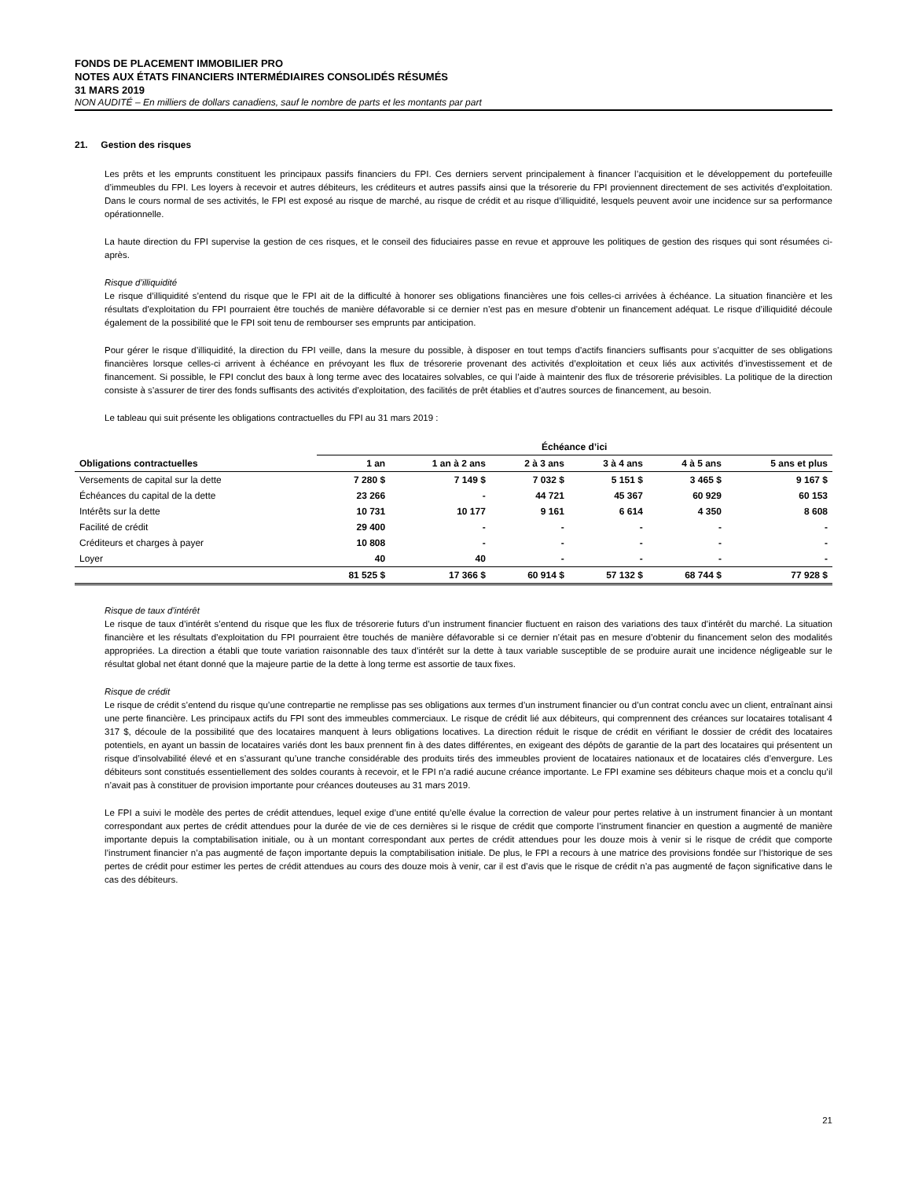FONDS DE PLACEMENT IMMOBILIER PRO
NOTES AUX ÉTATS FINANCIERS INTERMÉDIAIRES CONSOLIDÉS RÉSUMÉS
31 MARS 2019
NON AUDITÉ – En milliers de dollars canadiens, sauf le nombre de parts et les montants par part
21. Gestion des risques
Les prêts et les emprunts constituent les principaux passifs financiers du FPI. Ces derniers servent principalement à financer l’acquisition et le développement du portefeuille d’immeubles du FPI. Les loyers à recevoir et autres débiteurs, les créditeurs et autres passifs ainsi que la trésorerie du FPI proviennent directement de ses activités d’exploitation. Dans le cours normal de ses activités, le FPI est exposé au risque de marché, au risque de crédit et au risque d’illiquidité, lesquels peuvent avoir une incidence sur sa performance opérationnelle.
La haute direction du FPI supervise la gestion de ces risques, et le conseil des fiduciaires passe en revue et approuve les politiques de gestion des risques qui sont résumées ci-après.
Risque d’illiquidité
Le risque d’illiquidité s’entend du risque que le FPI ait de la difficulté à honorer ses obligations financières une fois celles-ci arrivées à échéance. La situation financière et les résultats d’exploitation du FPI pourraient être touchés de manière défavorable si ce dernier n’est pas en mesure d’obtenir un financement adéquat. Le risque d’illiquidité découle également de la possibilité que le FPI soit tenu de rembourser ses emprunts par anticipation.
Pour gérer le risque d’illiquidité, la direction du FPI veille, dans la mesure du possible, à disposer en tout temps d’actifs financiers suffisants pour s’acquitter de ses obligations financières lorsque celles-ci arrivent à échéance en prévoyant les flux de trésorerie provenant des activités d’exploitation et ceux liés aux activités d’investissement et de financement. Si possible, le FPI conclut des baux à long terme avec des locataires solvables, ce qui l’aide à maintenir des flux de trésorerie prévisibles. La politique de la direction consiste à s’assurer de tirer des fonds suffisants des activités d’exploitation, des facilités de prêt établies et d’autres sources de financement, au besoin.
Le tableau qui suit présente les obligations contractuelles du FPI au 31 mars 2019 :
| | Échéance d’ici | | | | | |
| --- | --- | --- | --- | --- | --- | --- |
| Obligations contractuelles | 1 an | 1 an à 2 ans | 2 à 3 ans | 3 à 4 ans | 4 à 5 ans | 5 ans et plus |
| Versements de capital sur la dette | 7 280 $ | 7 149 $ | 7 032 $ | 5 151 $ | 3 465 $ | 9 167 $ |
| Échéances du capital de la dette | 23 266 | - | 44 721 | 45 367 | 60 929 | 60 153 |
| Intérêts sur la dette | 10 731 | 10 177 | 9 161 | 6 614 | 4 350 | 8 608 |
| Facilité de crédit | 29 400 | - | - | - | - | - |
| Créditeurs et charges à payer | 10 808 | - | - | - | - | - |
| Loyer | 40 | 40 | - | - | - | - |
| | 81 525 $ | 17 366 $ | 60 914 $ | 57 132 $ | 68 744 $ | 77 928 $ |
Risque de taux d’intérêt
Le risque de taux d’intérêt s’entend du risque que les flux de trésorerie futurs d’un instrument financier fluctuent en raison des variations des taux d’intérêt du marché. La situation financière et les résultats d’exploitation du FPI pourraient être touchés de manière défavorable si ce dernier n’était pas en mesure d’obtenir du financement selon des modalités appropriées. La direction a établi que toute variation raisonnable des taux d’intérêt sur la dette à taux variable susceptible de se produire aurait une incidence négligeable sur le résultat global net étant donné que la majeure partie de la dette à long terme est assortie de taux fixes.
Risque de crédit
Le risque de crédit s’entend du risque qu’une contrepartie ne remplisse pas ses obligations aux termes d’un instrument financier ou d’un contrat conclu avec un client, entraînant ainsi une perte financière. Les principaux actifs du FPI sont des immeubles commerciaux. Le risque de crédit lié aux débiteurs, qui comprennent des créances sur locataires totalisant 4 317 $, découle de la possibilité que des locataires manquent à leurs obligations locatives. La direction réduit le risque de crédit en vérifiant le dossier de crédit des locataires potentiels, en ayant un bassin de locataires variés dont les baux prennent fin à des dates différentes, en exigeant des dépôts de garantie de la part des locataires qui présentent un risque d’insolvabilité élevé et en s’assurant qu’une tranche considérable des produits tirés des immeubles provient de locataires nationaux et de locataires clés d’envergure. Les débiteurs sont constitués essentiellement des soldes courants à recevoir, et le FPI n’a radié aucune créance importante. Le FPI examine ses débiteurs chaque mois et a conclu qu’il n’avait pas à constituer de provision importante pour créances douteuses au 31 mars 2019.
Le FPI a suivi le modèle des pertes de crédit attendues, lequel exige d’une entité qu’elle évalue la correction de valeur pour pertes relative à un instrument financier à un montant correspondant aux pertes de crédit attendues pour la durée de vie de ces dernières si le risque de crédit que comporte l’instrument financier en question a augmenté de manière importante depuis la comptabilisation initiale, ou à un montant correspondant aux pertes de crédit attendues pour les douze mois à venir si le risque de crédit que comporte l’instrument financier n’a pas augmenté de façon importante depuis la comptabilisation initiale. De plus, le FPI a recours à une matrice des provisions fondée sur l’historique de ses pertes de crédit pour estimer les pertes de crédit attendues au cours des douze mois à venir, car il est d’avis que le risque de crédit n’a pas augmenté de façon significative dans le cas des débiteurs.
21